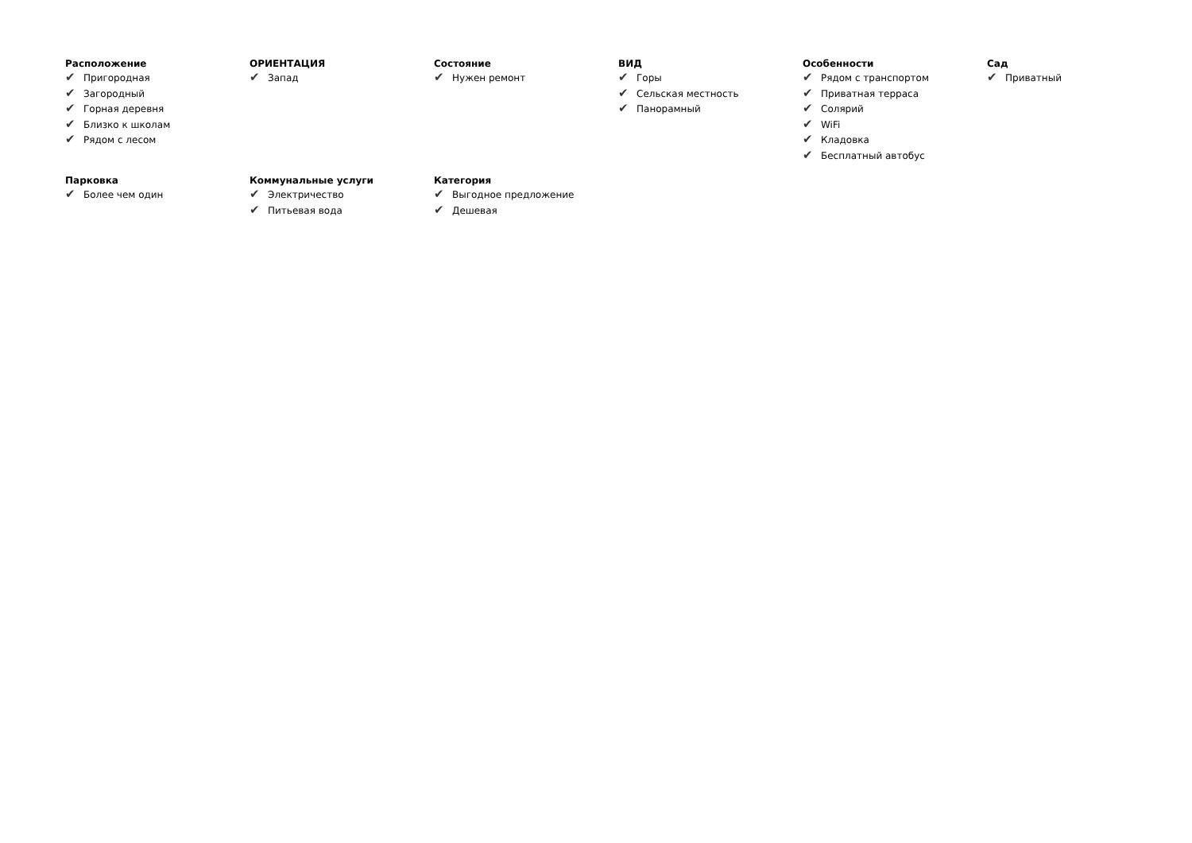Расположение
✔ Пригородная
✔ Загородный
✔ Горная деревня
✔ Близко к школам
✔ Рядом с лесом
ОРИЕНТАЦИЯ
✔ Запад
Состояние
✔ Нужен ремонт
ВИД
✔ Горы
✔ Сельская местность
✔ Панорамный
Особенности
✔ Рядом с транспортом
✔ Приватная терраса
✔ Солярий
✔ WiFi
✔ Кладовка
✔ Бесплатный автобус
Сад
✔ Приватный
Парковка
✔ Более чем один
Коммунальные услуги
✔ Электричество
✔ Питьевая вода
Категория
✔ Выгодное предложение
✔ Дешевая